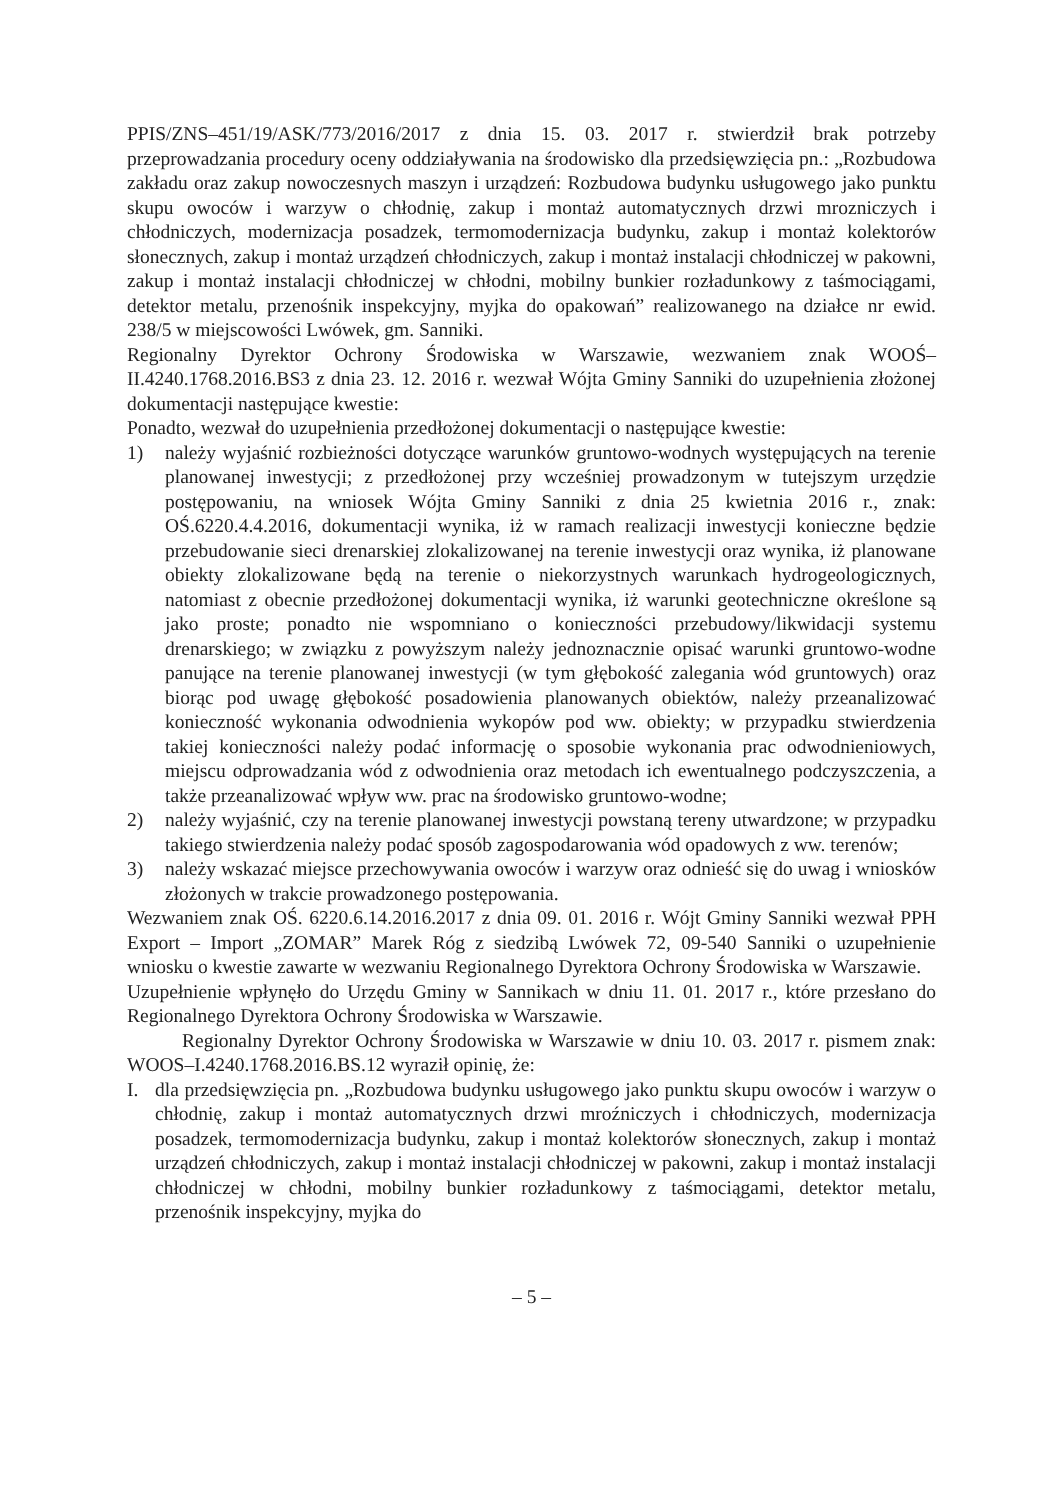PPIS/ZNS–451/19/ASK/773/2016/2017 z dnia 15. 03. 2017 r. stwierdził brak potrzeby przeprowadzania procedury oceny oddziaływania na środowisko dla przedsięwzięcia pn.: „Rozbudowa zakładu oraz zakup nowoczesnych maszyn i urządzeń: Rozbudowa budynku usługowego jako punktu skupu owoców i warzyw o chłodnię, zakup i montaż automatycznych drzwi mrozniczych i chłodniczych, modernizacja posadzek, termomodernizacja budynku, zakup i montaż kolektorów słonecznych, zakup i montaż urządzeń chłodniczych, zakup i montaż instalacji chłodniczej w pakowni, zakup i montaż instalacji chłodniczej w chłodni, mobilny bunkier rozładunkowy z taśmociągami, detektor metalu, przenośnik inspekcyjny, myjka do opakowań” realizowanego na działce nr ewid. 238/5 w miejscowości Lwówek, gm. Sanniki.
Regionalny Dyrektor Ochrony Środowiska w Warszawie, wezwaniem znak WOOŚ–II.4240.1768.2016.BS3 z dnia 23. 12. 2016 r. wezwał Wójta Gminy Sanniki do uzupełnienia złożonej dokumentacji następujące kwestie:
Ponadto, wezwał do uzupełnienia przedłożonej dokumentacji o następujące kwestie:
1) należy wyjaśnić rozbieżności dotyczące warunków gruntowo-wodnych występujących na terenie planowanej inwestycji; z przedłożonej przy wcześniej prowadzonym w tutejszym urzędzie postępowaniu, na wniosek Wójta Gminy Sanniki z dnia 25 kwietnia 2016 r., znak: OŚ.6220.4.4.2016, dokumentacji wynika, iż w ramach realizacji inwestycji konieczne będzie przebudowanie sieci drenarskiej zlokalizowanej na terenie inwestycji oraz wynika, iż planowane obiekty zlokalizowane będą na terenie o niekorzystnych warunkach hydrogeologicznych, natomiast z obecnie przedłożonej dokumentacji wynika, iż warunki geotechniczne określone są jako proste; ponadto nie wspomniano o konieczności przebudowy/likwidacji systemu drenarskiego; w związku z powyższym należy jednoznacznie opisać warunki gruntowo-wodne panujące na terenie planowanej inwestycji (w tym głębokość zalegania wód gruntowych) oraz biorąc pod uwagę głębokość posadowienia planowanych obiektów, należy przeanalizować konieczność wykonania odwodnienia wykopów pod ww. obiekty; w przypadku stwierdzenia takiej konieczności należy podać informację o sposobie wykonania prac odwodnieniowych, miejscu odprowadzania wód z odwodnienia oraz metodach ich ewentualnego podczyszczenia, a także przeanalizować wpływ ww. prac na środowisko gruntowo-wodne;
2) należy wyjaśnić, czy na terenie planowanej inwestycji powstaną tereny utwardzone; w przypadku takiego stwierdzenia należy podać sposób zagospodarowania wód opadowych z ww. terenów;
3) należy wskazać miejsce przechowywania owoców i warzyw oraz odnieść się do uwag i wniosków złożonych w trakcie prowadzonego postępowania.
Wezwaniem znak OŚ. 6220.6.14.2016.2017 z dnia 09. 01. 2016 r. Wójt Gminy Sanniki wezwał PPH Export – Import „ZOMAR” Marek Róg z siedzibą Lwówek 72, 09-540 Sanniki o uzupełnienie wniosku o kwestie zawarte w wezwaniu Regionalnego Dyrektora Ochrony Środowiska w Warszawie.
Uzupełnienie wpłynęło do Urzędu Gminy w Sannikach w dniu 11. 01. 2017 r., które przesłano do Regionalnego Dyrektora Ochrony Środowiska w Warszawie.
Regionalny Dyrektor Ochrony Środowiska w Warszawie w dniu 10. 03. 2017 r. pismem znak: WOOS–I.4240.1768.2016.BS.12 wyraził opinię, że:
I. dla przedsięwzięcia pn. „Rozbudowa budynku usługowego jako punktu skupu owoców i warzyw o chłodnię, zakup i montaż automatycznych drzwi mroźniczych i chłodniczych, modernizacja posadzek, termomodernizacja budynku, zakup i montaż kolektorów słonecznych, zakup i montaż urządzeń chłodniczych, zakup i montaż instalacji chłodniczej w pakowni, zakup i montaż instalacji chłodniczej w chłodni, mobilny bunkier rozładunkowy z taśmociągami, detektor metalu, przenośnik inspekcyjny, myjka do
– 5 –